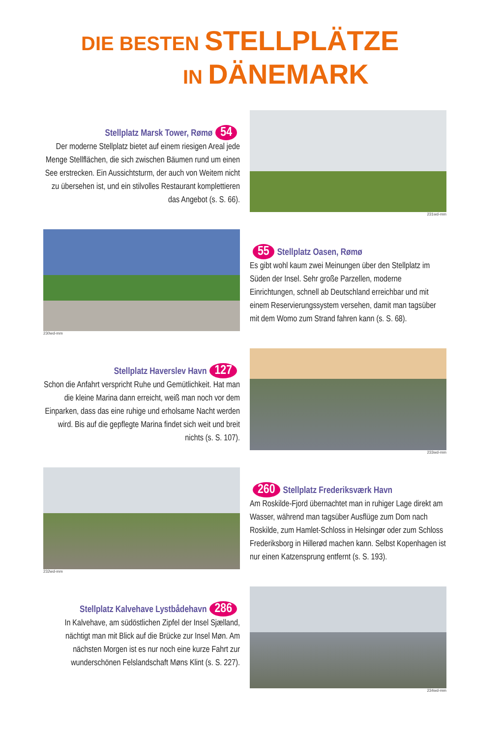DIE BESTEN STELLPLÄTZE
IN DÄNEMARK
Stellplatz Marsk Tower, Rømø 54
Der moderne Stellplatz bietet auf einem riesigen Areal jede Menge Stellflächen, die sich zwischen Bäumen rund um einen See erstrecken. Ein Aussichtsturm, der auch von Weitem nicht zu übersehen ist, und ein stilvolles Restaurant komplettieren das Angebot (s. S. 66).
231wd-mm
230wd-mm
55 Stellplatz Oasen, Rømø
Es gibt wohl kaum zwei Meinungen über den Stellplatz im Süden der Insel. Sehr große Parzellen, moderne Einrichtungen, schnell ab Deutschland erreichbar und mit einem Reservierungssystem versehen, damit man tagsüber mit dem Womo zum Strand fahren kann (s. S. 68).
Stellplatz Haverslev Havn 127
Schon die Anfahrt verspricht Ruhe und Gemütlichkeit. Hat man die kleine Marina dann erreicht, weiß man noch vor dem Einparken, dass das eine ruhige und erholsame Nacht werden wird. Bis auf die gepflegte Marina findet sich weit und breit nichts (s. S. 107).
233wd-mm
232wd-mm
260 Stellplatz Frederiksværk Havn
Am Roskilde-Fjord übernachtet man in ruhiger Lage direkt am Wasser, während man tagsüber Ausflüge zum Dom nach Roskilde, zum Hamlet-Schloss in Helsingør oder zum Schloss Frederiksborg in Hillerød machen kann. Selbst Kopenhagen ist nur einen Katzensprung entfernt (s. S. 193).
Stellplatz Kalvehave Lystbådehavn 286
In Kalvehave, am südöstlichen Zipfel der Insel Sjælland, nächtigt man mit Blick auf die Brücke zur Insel Møn. Am nächsten Morgen ist es nur noch eine kurze Fahrt zur wunderschönen Felslandschaft Møns Klint (s. S. 227).
234wd-mm